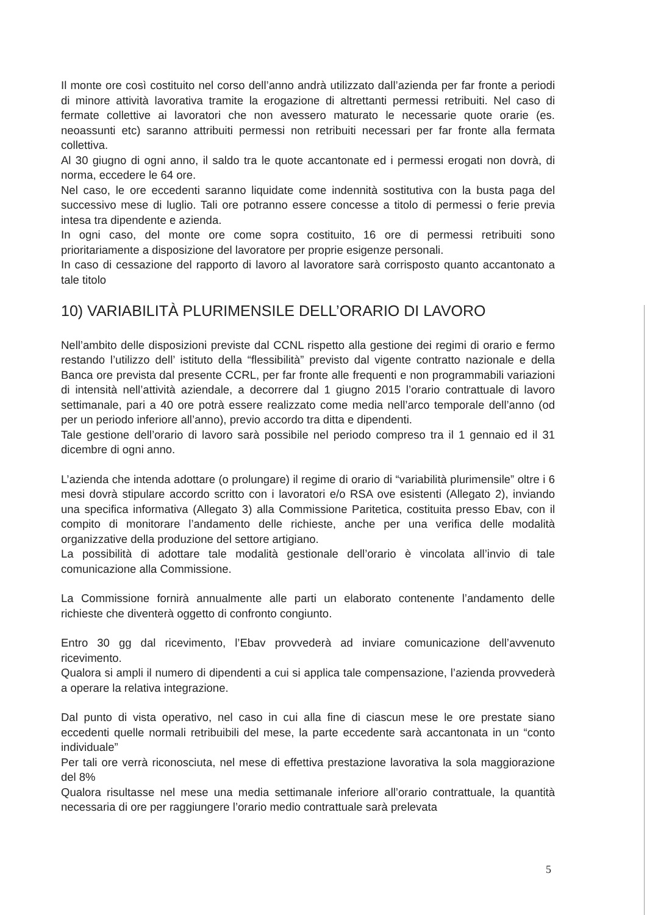Il monte ore così costituito nel corso dell’anno andrà utilizzato dall’azienda per far fronte a periodi di minore attività lavorativa tramite la erogazione di altrettanti permessi retribuiti. Nel caso di fermate collettive ai lavoratori che non avessero maturato le necessarie quote orarie (es. neoassunti etc) saranno attribuiti permessi non retribuiti necessari per far fronte alla fermata collettiva.
Al 30 giugno di ogni anno, il saldo tra le quote accantonate ed i permessi erogati non dovrà, di norma, eccedere le 64 ore.
Nel caso, le ore eccedenti saranno liquidate come indennità sostitutiva con la busta paga del successivo mese di luglio. Tali ore potranno essere concesse a titolo di permessi o ferie previa intesa tra dipendente e azienda.
In ogni caso, del monte ore come sopra costituito, 16 ore di permessi retribuiti sono prioritariamente a disposizione del lavoratore per proprie esigenze personali.
In caso di cessazione del rapporto di lavoro al lavoratore sarà corrisposto quanto accantonato a tale titolo
10) VARIABILITÀ PLURIMENSILE DELL’ORARIO DI LAVORO
Nell’ambito delle disposizioni previste dal CCNL rispetto alla gestione dei regimi di orario e fermo restando l’utilizzo dell’ istituto della “flessibilità” previsto dal vigente contratto nazionale e della Banca ore prevista dal presente CCRL, per far fronte alle frequenti e non programmabili variazioni di intensità nell’attività aziendale, a decorrere dal 1 giugno 2015 l’orario contrattuale di lavoro settimanale, pari a 40 ore potrà essere realizzato come media nell’arco temporale dell’anno (od per un periodo inferiore all’anno), previo accordo tra ditta e dipendenti.
Tale gestione dell’orario di lavoro sarà possibile nel periodo compreso tra il 1 gennaio ed il 31 dicembre di ogni anno.
L’azienda che intenda adottare (o prolungare) il regime di orario di “variabilità plurimensile” oltre i 6 mesi dovrà stipulare accordo scritto con i lavoratori e/o RSA ove esistenti (Allegato 2), inviando una specifica informativa (Allegato 3) alla Commissione Paritetica, costituita presso Ebav, con il compito di monitorare l’andamento delle richieste, anche per una verifica delle modalità organizzative della produzione del settore artigiano.
La possibilità di adottare tale modalità gestionale dell’orario è vincolata all’invio di tale comunicazione alla Commissione.
La Commissione fornirà annualmente alle parti un elaborato contenente l’andamento delle richieste che diventerà oggetto di confronto congiunto.
Entro 30 gg dal ricevimento, l’Ebav provvederà ad inviare comunicazione dell’avvenuto ricevimento.
Qualora si ampli il numero di dipendenti a cui si applica tale compensazione, l’azienda provvederà a operare la relativa integrazione.
Dal punto di vista operativo, nel caso in cui alla fine di ciascun mese le ore prestate siano eccedenti quelle normali retribuibili del mese, la parte eccedente sarà accantonata in un “conto individuale”
Per tali ore verrà riconosciuta, nel mese di effettiva prestazione lavorativa la sola maggiorazione del 8%
Qualora risultasse nel mese una media settimanale inferiore all’orario contrattuale, la quantità necessaria di ore per raggiungere l’orario medio contrattuale sarà prelevata
5